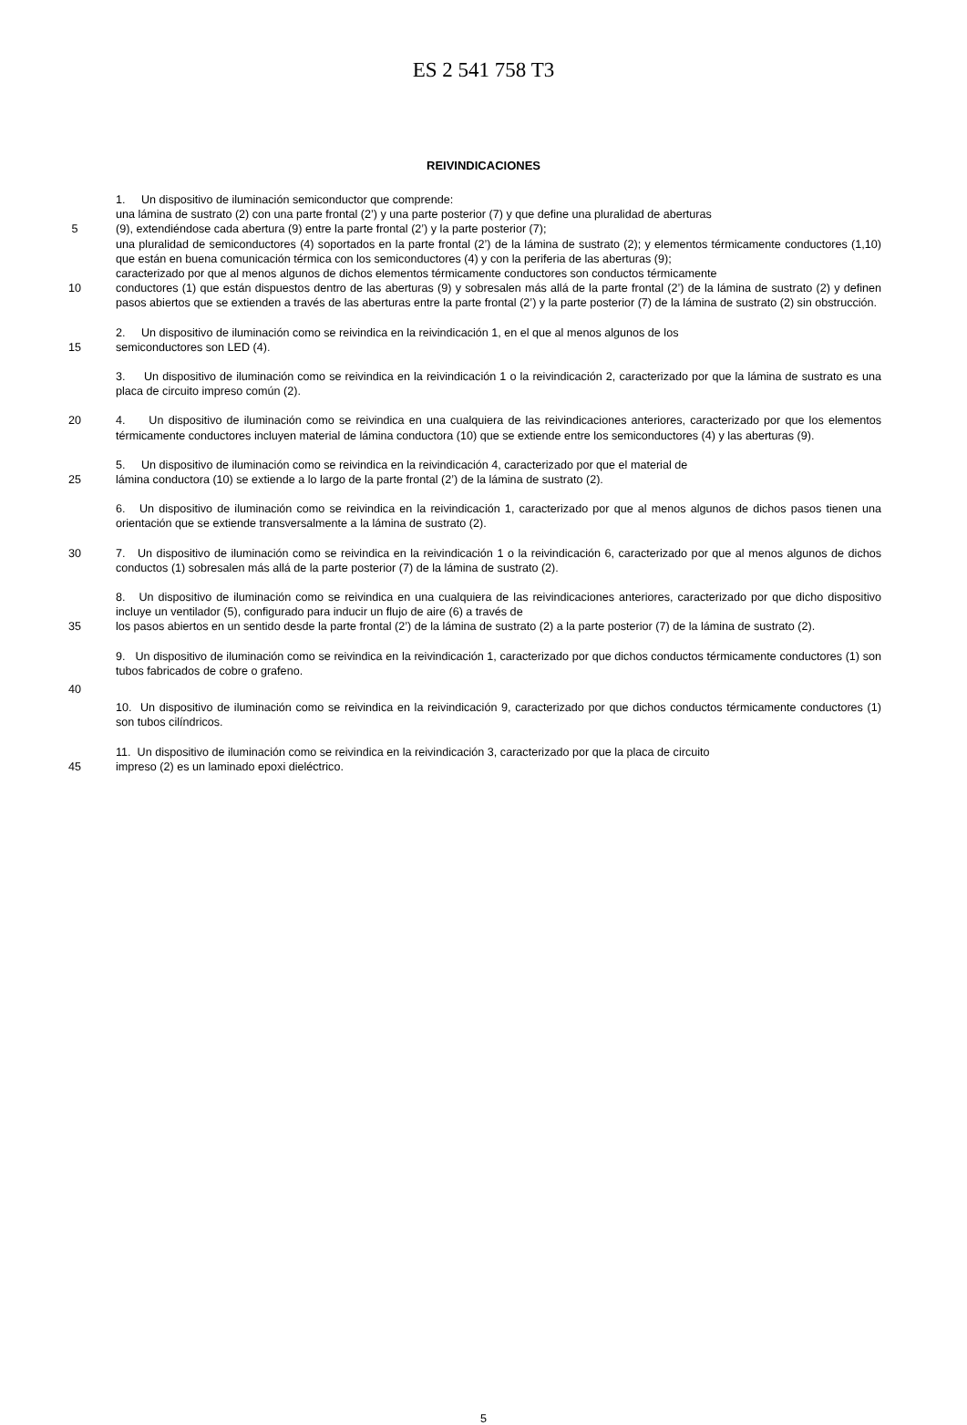ES 2 541 758 T3
REIVINDICACIONES
1. Un dispositivo de iluminación semiconductor que comprende:
una lámina de sustrato (2) con una parte frontal (2’) y una parte posterior (7) y que define una pluralidad de aberturas
5 (9), extendiéndose cada abertura (9) entre la parte frontal (2’) y la parte posterior (7);
una pluralidad de semiconductores (4) soportados en la parte frontal (2’) de la lámina de sustrato (2); y elementos térmicamente conductores (1,10) que están en buena comunicación térmica con los semiconductores (4) y con la periferia de las aberturas (9);
caracterizado por que al menos algunos de dichos elementos térmicamente conductores son conductos térmicamente
10 conductores (1) que están dispuestos dentro de las aberturas (9) y sobresalen más allá de la parte frontal (2’) de la lámina de sustrato (2) y definen pasos abiertos que se extienden a través de las aberturas entre la parte frontal (2’) y la parte posterior (7) de la lámina de sustrato (2) sin obstrucción.
2. Un dispositivo de iluminación como se reivindica en la reivindicación 1, en el que al menos algunos de los
15 semiconductores son LED (4).
3. Un dispositivo de iluminación como se reivindica en la reivindicación 1 o la reivindicación 2, caracterizado por que la lámina de sustrato es una placa de circuito impreso común (2).
20 4. Un dispositivo de iluminación como se reivindica en una cualquiera de las reivindicaciones anteriores, caracterizado por que los elementos térmicamente conductores incluyen material de lámina conductora (10) que se extiende entre los semiconductores (4) y las aberturas (9).
5. Un dispositivo de iluminación como se reivindica en la reivindicación 4, caracterizado por que el material de
25 lámina conductora (10) se extiende a lo largo de la parte frontal (2’) de la lámina de sustrato (2).
6. Un dispositivo de iluminación como se reivindica en la reivindicación 1, caracterizado por que al menos algunos de dichos pasos tienen una orientación que se extiende transversalmente a la lámina de sustrato (2).
30 7. Un dispositivo de iluminación como se reivindica en la reivindicación 1 o la reivindicación 6, caracterizado por que al menos algunos de dichos conductos (1) sobresalen más allá de la parte posterior (7) de la lámina de sustrato (2).
8. Un dispositivo de iluminación como se reivindica en una cualquiera de las reivindicaciones anteriores, caracterizado por que dicho dispositivo incluye un ventilador (5), configurado para inducir un flujo de aire (6) a través de
35 los pasos abiertos en un sentido desde la parte frontal (2’) de la lámina de sustrato (2) a la parte posterior (7) de la lámina de sustrato (2).
9. Un dispositivo de iluminación como se reivindica en la reivindicación 1, caracterizado por que dichos conductos térmicamente conductores (1) son tubos fabricados de cobre o grafeno.
40
10. Un dispositivo de iluminación como se reivindica en la reivindicación 9, caracterizado por que dichos conductos térmicamente conductores (1) son tubos cilíndricos.
11. Un dispositivo de iluminación como se reivindica en la reivindicación 3, caracterizado por que la placa de circuito
45 impreso (2) es un laminado epoxi dieléctrico.
5